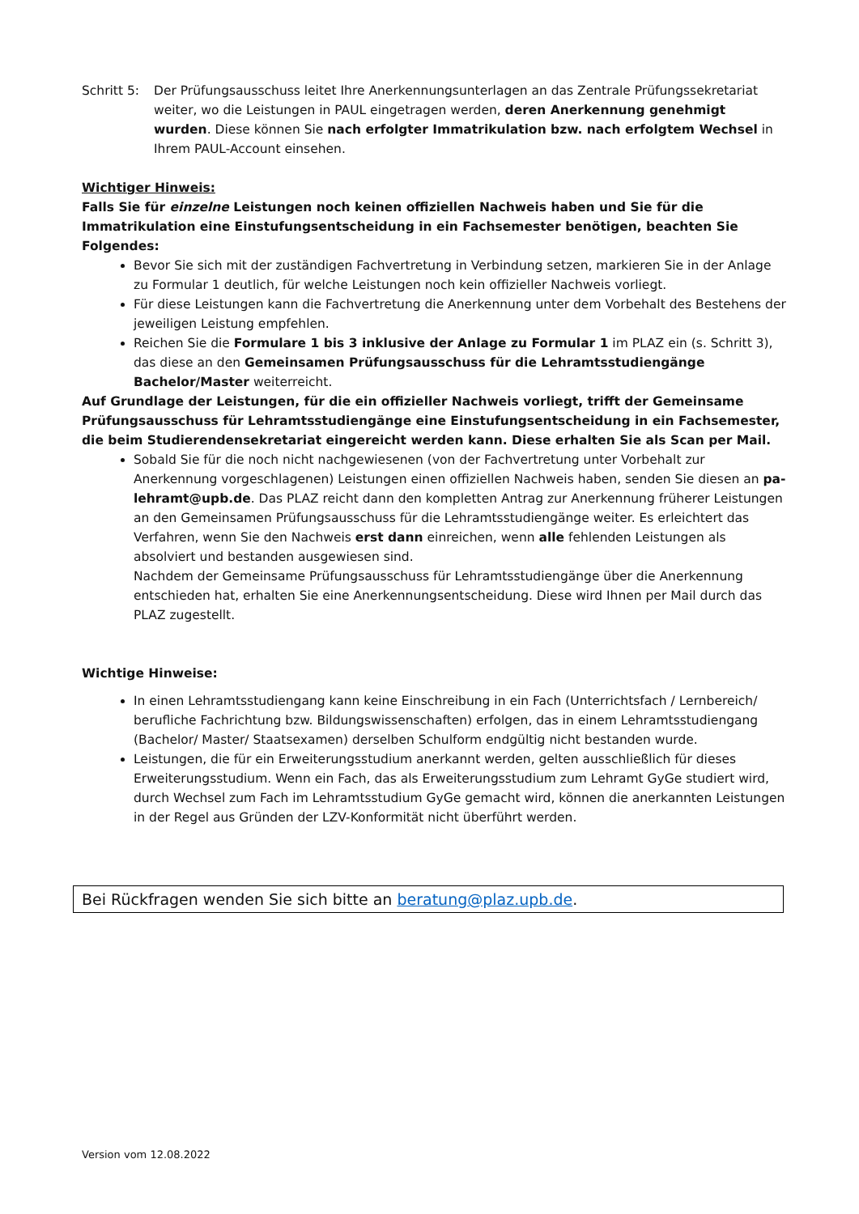Schritt 5:
Der Prüfungsausschuss leitet Ihre Anerkennungsunterlagen an das Zentrale Prüfungssekretariat weiter, wo die Leistungen in PAUL eingetragen werden, deren Anerkennung genehmigt wurden. Diese können Sie nach erfolgter Immatrikulation bzw. nach erfolgtem Wechsel in Ihrem PAUL-Account einsehen.
Wichtiger Hinweis:
Falls Sie für einzelne Leistungen noch keinen offiziellen Nachweis haben und Sie für die Immatrikulation eine Einstufungsentscheidung in ein Fachsemester benötigen, beachten Sie Folgendes:
Bevor Sie sich mit der zuständigen Fachvertretung in Verbindung setzen, markieren Sie in der Anlage zu Formular 1 deutlich, für welche Leistungen noch kein offizieller Nachweis vorliegt.
Für diese Leistungen kann die Fachvertretung die Anerkennung unter dem Vorbehalt des Bestehens der jeweiligen Leistung empfehlen.
Reichen Sie die Formulare 1 bis 3 inklusive der Anlage zu Formular 1 im PLAZ ein (s. Schritt 3), das diese an den Gemeinsamen Prüfungsausschuss für die Lehramtsstudiengänge Bachelor/Master weiterreicht.
Auf Grundlage der Leistungen, für die ein offizieller Nachweis vorliegt, trifft der Gemeinsame Prüfungsausschuss für Lehramtsstudiengänge eine Einstufungsentscheidung in ein Fachsemester, die beim Studierendensekretariat eingereicht werden kann. Diese erhalten Sie als Scan per Mail.
Sobald Sie für die noch nicht nachgewiesenen (von der Fachvertretung unter Vorbehalt zur Anerkennung vorgeschlagenen) Leistungen einen offiziellen Nachweis haben, senden Sie diesen an pa-lehramt@upb.de. Das PLAZ reicht dann den kompletten Antrag zur Anerkennung früherer Leistungen an den Gemeinsamen Prüfungsausschuss für die Lehramtsstudiengänge weiter. Es erleichtert das Verfahren, wenn Sie den Nachweis erst dann einreichen, wenn alle fehlenden Leistungen als absolviert und bestanden ausgewiesen sind.
Nachdem der Gemeinsame Prüfungsausschuss für Lehramtsstudiengänge über die Anerkennung entschieden hat, erhalten Sie eine Anerkennungsentscheidung. Diese wird Ihnen per Mail durch das PLAZ zugestellt.
Wichtige Hinweise:
In einen Lehramtsstudiengang kann keine Einschreibung in ein Fach (Unterrichtsfach / Lernbereich/ berufliche Fachrichtung bzw. Bildungswissenschaften) erfolgen, das in einem Lehramtsstudiengang (Bachelor/ Master/ Staatsexamen) derselben Schulform endgültig nicht bestanden wurde.
Leistungen, die für ein Erweiterungsstudium anerkannt werden, gelten ausschließlich für dieses Erweiterungsstudium. Wenn ein Fach, das als Erweiterungsstudium zum Lehramt GyGe studiert wird, durch Wechsel zum Fach im Lehramtsstudium GyGe gemacht wird, können die anerkannten Leistungen in der Regel aus Gründen der LZV-Konformität nicht überführt werden.
Bei Rückfragen wenden Sie sich bitte an beratung@plaz.upb.de.
Version vom 12.08.2022